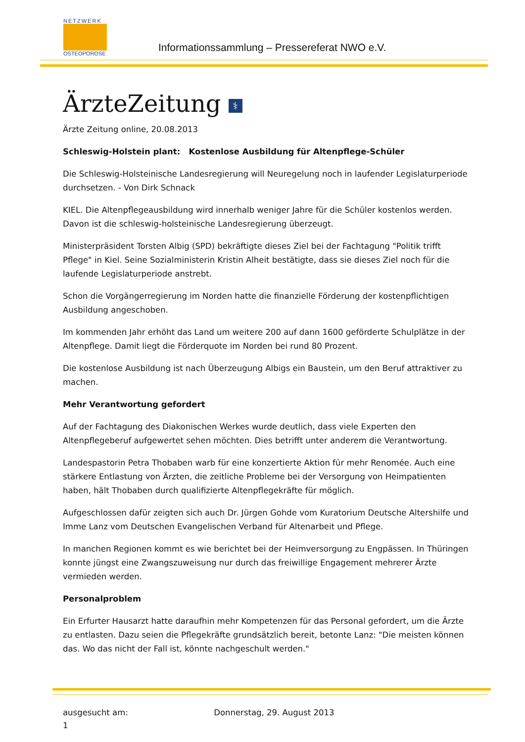NETZWERK
OSTEOPOROSE
Informationssammlung – Pressereferat NWO e.V.
ÄrzteZeitung ⚕
Ärzte Zeitung online, 20.08.2013
Schleswig-Holstein plant: Kostenlose Ausbildung für Altenpflege-Schüler
Die Schleswig-Holsteinische Landesregierung will Neuregelung noch in laufender Legislaturperiode durchsetzen. - Von Dirk Schnack
KIEL. Die Altenpflegeausbildung wird innerhalb weniger Jahre für die Schüler kostenlos werden. Davon ist die schleswig-holsteinische Landesregierung überzeugt.
Ministerpräsident Torsten Albig (SPD) bekräftigte dieses Ziel bei der Fachtagung "Politik trifft Pflege" in Kiel. Seine Sozialministerin Kristin Alheit bestätigte, dass sie dieses Ziel noch für die laufende Legislaturperiode anstrebt.
Schon die Vorgängerregierung im Norden hatte die finanzielle Förderung der kostenpflichtigen Ausbildung angeschoben.
Im kommenden Jahr erhöht das Land um weitere 200 auf dann 1600 geförderte Schulplätze in der Altenpflege. Damit liegt die Förderquote im Norden bei rund 80 Prozent.
Die kostenlose Ausbildung ist nach Überzeugung Albigs ein Baustein, um den Beruf attraktiver zu machen.
Mehr Verantwortung gefordert
Auf der Fachtagung des Diakonischen Werkes wurde deutlich, dass viele Experten den Altenpflegeberuf aufgewertet sehen möchten. Dies betrifft unter anderem die Verantwortung.
Landespastorin Petra Thobaben warb für eine konzertierte Aktion für mehr Renomée. Auch eine stärkere Entlastung von Ärzten, die zeitliche Probleme bei der Versorgung von Heimpatienten haben, hält Thobaben durch qualifizierte Altenpflegekräfte für möglich.
Aufgeschlossen dafür zeigten sich auch Dr. Jürgen Gohde vom Kuratorium Deutsche Altershilfe und Imme Lanz vom Deutschen Evangelischen Verband für Altenarbeit und Pflege.
In manchen Regionen kommt es wie berichtet bei der Heimversorgung zu Engpässen. In Thüringen konnte jüngst eine Zwangszuweisung nur durch das freiwillige Engagement mehrerer Ärzte vermieden werden.
Personalproblem
Ein Erfurter Hausarzt hatte daraufhin mehr Kompetenzen für das Personal gefordert, um die Ärzte zu entlasten. Dazu seien die Pflegekräfte grundsätzlich bereit, betonte Lanz: "Die meisten können das. Wo das nicht der Fall ist, könnte nachgeschult werden."
ausgesucht am: Donnerstag, 29. August 2013
1